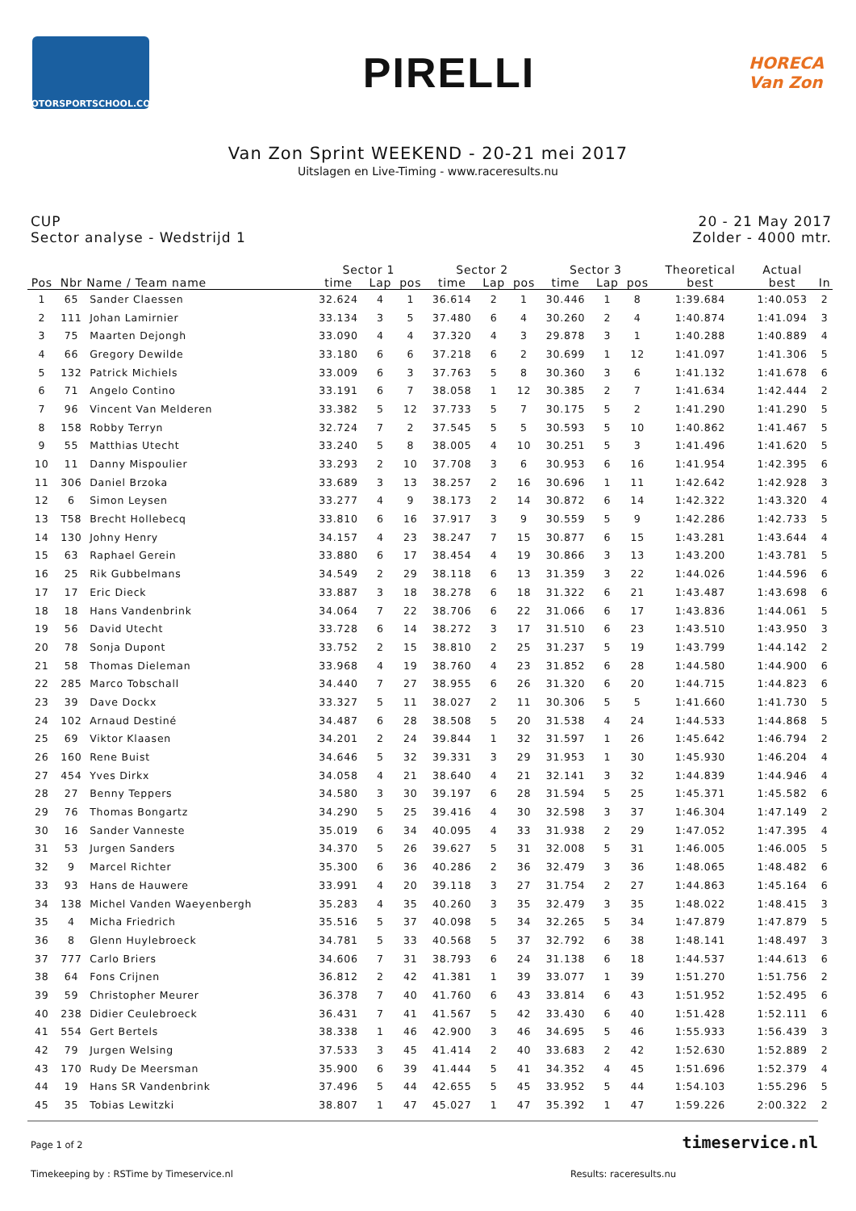MOTORSPORTSCHOOL.COM
PIRELLI
HORECA
Van Zon
Van Zon Sprint WEEKEND - 20-21 mei 2017
Uitslagen en Live-Timing - www.raceresults.nu
CUP
Sector analyse - Wedstrijd 1
20 - 21 May 2017
Zolder - 4000 mtr.
| | | | Sector 1 | | | Sector 2 | | | Sector 3 | | | Theoretical best | Actual best | |
| --- | --- | --- | --- | --- | --- | --- | --- | --- | --- | --- | --- | --- | --- | --- |
| Pos | Nbr | Name / Team name | time | Lap | pos | time | Lap | pos | time | Lap | pos | | | In |
| 1 | 65 | Sander Claessen | 32.624 | 4 | 1 | 36.614 | 2 | 1 | 30.446 | 1 | 8 | 1:39.684 | 1:40.053 | 2 |
| 2 | 111 | Johan Lamirnier | 33.134 | 3 | 5 | 37.480 | 6 | 4 | 30.260 | 2 | 4 | 1:40.874 | 1:41.094 | 3 |
| 3 | 75 | Maarten Dejongh | 33.090 | 4 | 4 | 37.320 | 4 | 3 | 29.878 | 3 | 1 | 1:40.288 | 1:40.889 | 4 |
| 4 | 66 | Gregory Dewilde | 33.180 | 6 | 6 | 37.218 | 6 | 2 | 30.699 | 1 | 12 | 1:41.097 | 1:41.306 | 5 |
| 5 | 132 | Patrick Michiels | 33.009 | 6 | 3 | 37.763 | 5 | 8 | 30.360 | 3 | 6 | 1:41.132 | 1:41.678 | 6 |
| 6 | 71 | Angelo Contino | 33.191 | 6 | 7 | 38.058 | 1 | 12 | 30.385 | 2 | 7 | 1:41.634 | 1:42.444 | 2 |
| 7 | 96 | Vincent Van Melderen | 33.382 | 5 | 12 | 37.733 | 5 | 7 | 30.175 | 5 | 2 | 1:41.290 | 1:41.290 | 5 |
| 8 | 158 | Robby Terryn | 32.724 | 7 | 2 | 37.545 | 5 | 5 | 30.593 | 5 | 10 | 1:40.862 | 1:41.467 | 5 |
| 9 | 55 | Matthias Utecht | 33.240 | 5 | 8 | 38.005 | 4 | 10 | 30.251 | 5 | 3 | 1:41.496 | 1:41.620 | 5 |
| 10 | 11 | Danny Mispoulier | 33.293 | 2 | 10 | 37.708 | 3 | 6 | 30.953 | 6 | 16 | 1:41.954 | 1:42.395 | 6 |
| 11 | 306 | Daniel Brzoka | 33.689 | 3 | 13 | 38.257 | 2 | 16 | 30.696 | 1 | 11 | 1:42.642 | 1:42.928 | 3 |
| 12 | 6 | Simon Leysen | 33.277 | 4 | 9 | 38.173 | 2 | 14 | 30.872 | 6 | 14 | 1:42.322 | 1:43.320 | 4 |
| 13 | T58 | Brecht Hollebecq | 33.810 | 6 | 16 | 37.917 | 3 | 9 | 30.559 | 5 | 9 | 1:42.286 | 1:42.733 | 5 |
| 14 | 130 | Johny Henry | 34.157 | 4 | 23 | 38.247 | 7 | 15 | 30.877 | 6 | 15 | 1:43.281 | 1:43.644 | 4 |
| 15 | 63 | Raphael Gerein | 33.880 | 6 | 17 | 38.454 | 4 | 19 | 30.866 | 3 | 13 | 1:43.200 | 1:43.781 | 5 |
| 16 | 25 | Rik Gubbelmans | 34.549 | 2 | 29 | 38.118 | 6 | 13 | 31.359 | 3 | 22 | 1:44.026 | 1:44.596 | 6 |
| 17 | 17 | Eric Dieck | 33.887 | 3 | 18 | 38.278 | 6 | 18 | 31.322 | 6 | 21 | 1:43.487 | 1:43.698 | 6 |
| 18 | 18 | Hans Vandenbrink | 34.064 | 7 | 22 | 38.706 | 6 | 22 | 31.066 | 6 | 17 | 1:43.836 | 1:44.061 | 5 |
| 19 | 56 | David Utecht | 33.728 | 6 | 14 | 38.272 | 3 | 17 | 31.510 | 6 | 23 | 1:43.510 | 1:43.950 | 3 |
| 20 | 78 | Sonja Dupont | 33.752 | 2 | 15 | 38.810 | 2 | 25 | 31.237 | 5 | 19 | 1:43.799 | 1:44.142 | 2 |
| 21 | 58 | Thomas Dieleman | 33.968 | 4 | 19 | 38.760 | 4 | 23 | 31.852 | 6 | 28 | 1:44.580 | 1:44.900 | 6 |
| 22 | 285 | Marco Tobschall | 34.440 | 7 | 27 | 38.955 | 6 | 26 | 31.320 | 6 | 20 | 1:44.715 | 1:44.823 | 6 |
| 23 | 39 | Dave Dockx | 33.327 | 5 | 11 | 38.027 | 2 | 11 | 30.306 | 5 | 5 | 1:41.660 | 1:41.730 | 5 |
| 24 | 102 | Arnaud Destiné | 34.487 | 6 | 28 | 38.508 | 5 | 20 | 31.538 | 4 | 24 | 1:44.533 | 1:44.868 | 5 |
| 25 | 69 | Viktor Klaasen | 34.201 | 2 | 24 | 39.844 | 1 | 32 | 31.597 | 1 | 26 | 1:45.642 | 1:46.794 | 2 |
| 26 | 160 | Rene Buist | 34.646 | 5 | 32 | 39.331 | 3 | 29 | 31.953 | 1 | 30 | 1:45.930 | 1:46.204 | 4 |
| 27 | 454 | Yves Dirkx | 34.058 | 4 | 21 | 38.640 | 4 | 21 | 32.141 | 3 | 32 | 1:44.839 | 1:44.946 | 4 |
| 28 | 27 | Benny Teppers | 34.580 | 3 | 30 | 39.197 | 6 | 28 | 31.594 | 5 | 25 | 1:45.371 | 1:45.582 | 6 |
| 29 | 76 | Thomas Bongartz | 34.290 | 5 | 25 | 39.416 | 4 | 30 | 32.598 | 3 | 37 | 1:46.304 | 1:47.149 | 2 |
| 30 | 16 | Sander Vanneste | 35.019 | 6 | 34 | 40.095 | 4 | 33 | 31.938 | 2 | 29 | 1:47.052 | 1:47.395 | 4 |
| 31 | 53 | Jurgen Sanders | 34.370 | 5 | 26 | 39.627 | 5 | 31 | 32.008 | 5 | 31 | 1:46.005 | 1:46.005 | 5 |
| 32 | 9 | Marcel Richter | 35.300 | 6 | 36 | 40.286 | 2 | 36 | 32.479 | 3 | 36 | 1:48.065 | 1:48.482 | 6 |
| 33 | 93 | Hans de Hauwere | 33.991 | 4 | 20 | 39.118 | 3 | 27 | 31.754 | 2 | 27 | 1:44.863 | 1:45.164 | 6 |
| 34 | 138 | Michel Vanden Waeyenbergh | 35.283 | 4 | 35 | 40.260 | 3 | 35 | 32.479 | 3 | 35 | 1:48.022 | 1:48.415 | 3 |
| 35 | 4 | Micha Friedrich | 35.516 | 5 | 37 | 40.098 | 5 | 34 | 32.265 | 5 | 34 | 1:47.879 | 1:47.879 | 5 |
| 36 | 8 | Glenn Huylebroeck | 34.781 | 5 | 33 | 40.568 | 5 | 37 | 32.792 | 6 | 38 | 1:48.141 | 1:48.497 | 3 |
| 37 | 777 | Carlo Briers | 34.606 | 7 | 31 | 38.793 | 6 | 24 | 31.138 | 6 | 18 | 1:44.537 | 1:44.613 | 6 |
| 38 | 64 | Fons Crijnen | 36.812 | 2 | 42 | 41.381 | 1 | 39 | 33.077 | 1 | 39 | 1:51.270 | 1:51.756 | 2 |
| 39 | 59 | Christopher Meurer | 36.378 | 7 | 40 | 41.760 | 6 | 43 | 33.814 | 6 | 43 | 1:51.952 | 1:52.495 | 6 |
| 40 | 238 | Didier Ceulebroeck | 36.431 | 7 | 41 | 41.567 | 5 | 42 | 33.430 | 6 | 40 | 1:51.428 | 1:52.111 | 6 |
| 41 | 554 | Gert Bertels | 38.338 | 1 | 46 | 42.900 | 3 | 46 | 34.695 | 5 | 46 | 1:55.933 | 1:56.439 | 3 |
| 42 | 79 | Jurgen Welsing | 37.533 | 3 | 45 | 41.414 | 2 | 40 | 33.683 | 2 | 42 | 1:52.630 | 1:52.889 | 2 |
| 43 | 170 | Rudy De Meersman | 35.900 | 6 | 39 | 41.444 | 5 | 41 | 34.352 | 4 | 45 | 1:51.696 | 1:52.379 | 4 |
| 44 | 19 | Hans SR Vandenbrink | 37.496 | 5 | 44 | 42.655 | 5 | 45 | 33.952 | 5 | 44 | 1:54.103 | 1:55.296 | 5 |
| 45 | 35 | Tobias Lewitzki | 38.807 | 1 | 47 | 45.027 | 1 | 47 | 35.392 | 1 | 47 | 1:59.226 | 2:00.322 | 2 |
timeservice.nl
Page 1 of 2
Timekeeping by : RSTime by Timeservice.nl Results: raceresults.nu